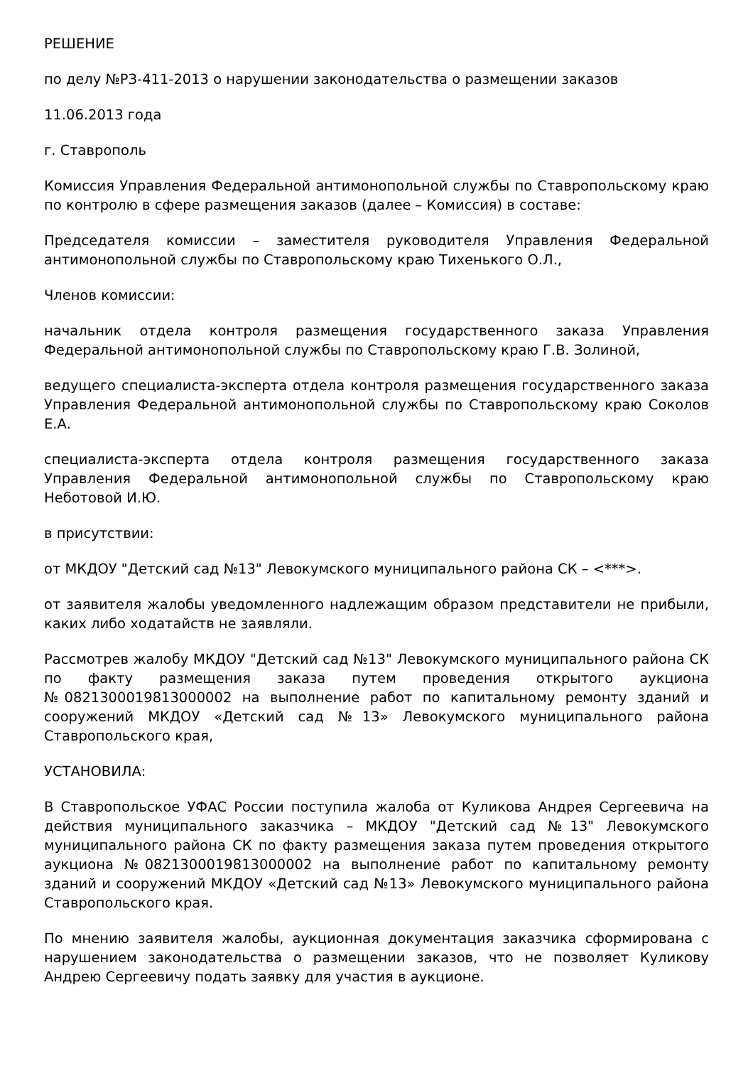РЕШЕНИЕ
по делу №РЗ-411-2013 о нарушении законодательства о размещении заказов
11.06.2013 года
г. Ставрополь
Комиссия Управления Федеральной антимонопольной службы по Ставропольскому краю по контролю в сфере размещения заказов (далее – Комиссия) в составе:
Председателя комиссии – заместителя руководителя Управления Федеральной антимонопольной службы по Ставропольскому краю Тихенького О.Л.,
Членов комиссии:
начальник отдела контроля размещения государственного заказа Управления Федеральной антимонопольной службы по Ставропольскому краю Г.В. Золиной,
ведущего специалиста-эксперта отдела контроля размещения государственного заказа Управления Федеральной антимонопольной службы по Ставропольскому краю Соколов Е.А.
специалиста-эксперта отдела контроля размещения государственного заказа Управления Федеральной антимонопольной службы по Ставропольскому краю Неботовой И.Ю.
в присутствии:
от МКДОУ "Детский сад №13" Левокумского муниципального района СК – <***>.
от заявителя жалобы уведомленного надлежащим образом представители не прибыли, каких либо ходатайств не заявляли.
Рассмотрев жалобу МКДОУ "Детский сад №13" Левокумского муниципального района СК по факту размещения заказа путем проведения открытого аукциона №0821300019813000002 на выполнение работ по капитальному ремонту зданий и сооружений МКДОУ «Детский сад №13» Левокумского муниципального района Ставропольского края,
УСТАНОВИЛА:
В Ставропольское УФАС России поступила жалоба от Куликова Андрея Сергеевича на действия муниципального заказчика – МКДОУ "Детский сад №13" Левокумского муниципального района СК по факту размещения заказа путем проведения открытого аукциона №0821300019813000002 на выполнение работ по капитальному ремонту зданий и сооружений МКДОУ «Детский сад №13» Левокумского муниципального района Ставропольского края.
По мнению заявителя жалобы, аукционная документация заказчика сформирована с нарушением законодательства о размещении заказов, что не позволяет Куликову Андрею Сергеевичу подать заявку для участия в аукционе.